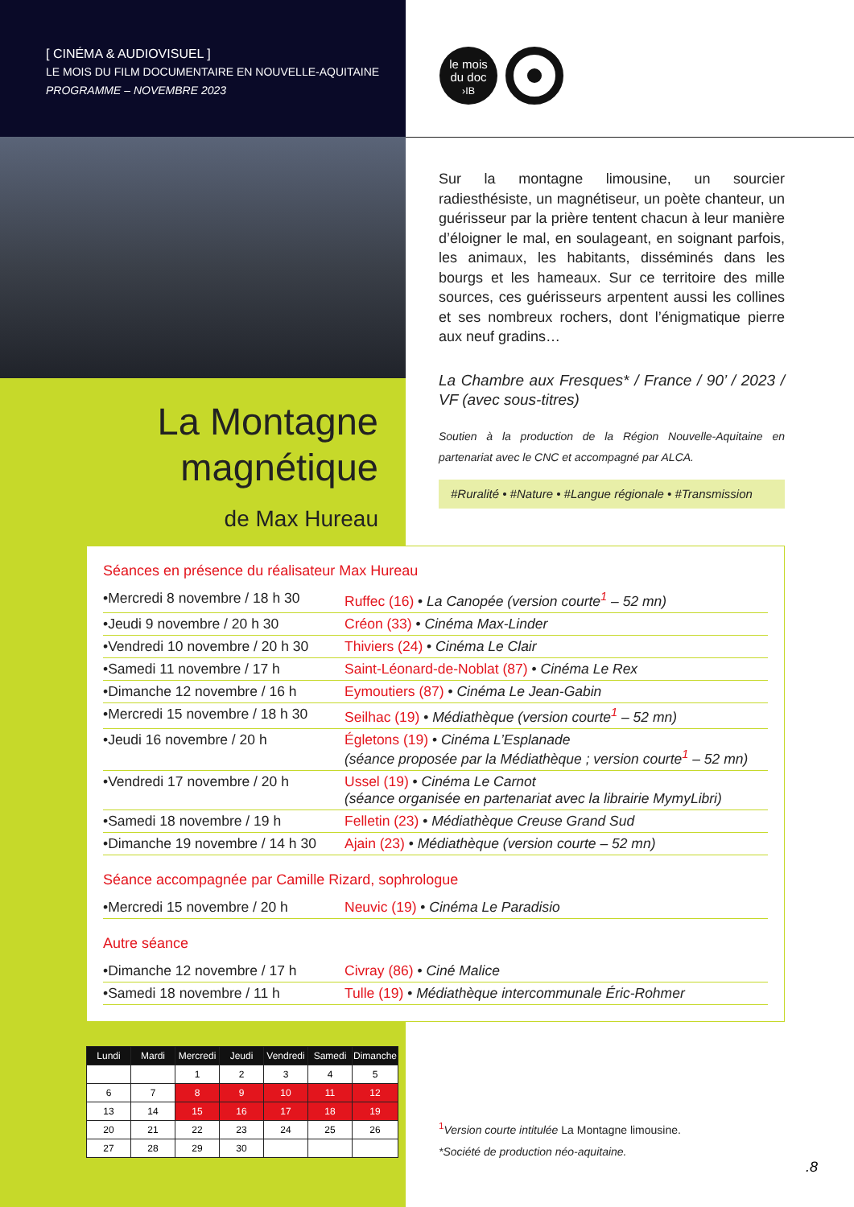[ CINÉMA & AUDIOVISUEL ]
LE MOIS DU FILM DOCUMENTAIRE EN NOUVELLE-AQUITAINE
PROGRAMME – NOVEMBRE 2023
le mois
du doc
›IB
Sur la montagne limousine, un sourcier radiesthésiste, un magnétiseur, un poète chanteur, un guérisseur par la prière tentent chacun à leur manière d’éloigner le mal, en soulageant, en soignant parfois, les animaux, les habitants, disséminés dans les bourgs et les hameaux. Sur ce territoire des mille sources, ces guérisseurs arpentent aussi les collines et ses nombreux rochers, dont l’énigmatique pierre aux neuf gradins…
La Chambre aux Fresques* / France / 90’ / 2023 / VF (avec sous-titres)
Soutien à la production de la Région Nouvelle-Aquitaine en partenariat avec le CNC et accompagné par ALCA.
#Ruralité • #Nature • #Langue régionale • #Transmission
La Montagne
magnétique
de Max Hureau
Séances en présence du réalisateur Max Hureau
| •Mercredi 8 novembre / 18 h 30 | Ruffec (16) • La Canopée (version courte<sup>1</sup> – 52 mn) |
| •Jeudi 9 novembre / 20 h 30 | Créon (33) • Cinéma Max-Linder |
| •Vendredi 10 novembre / 20 h 30 | Thiviers (24) • Cinéma Le Clair |
| •Samedi 11 novembre / 17 h | Saint-Léonard-de-Noblat (87) • Cinéma Le Rex |
| •Dimanche 12 novembre / 16 h | Eymoutiers (87) • Cinéma Le Jean-Gabin |
| •Mercredi 15 novembre / 18 h 30 | Seilhac (19) • Médiathèque (version courte<sup>1</sup> – 52 mn) |
| •Jeudi 16 novembre / 20 h | Égletons (19) • Cinéma L’Esplanade (séance proposée par la Médiathèque ; version courte<sup>1</sup> – 52 mn) |
| •Vendredi 17 novembre / 20 h | Ussel (19) • Cinéma Le Carnot (séance organisée en partenariat avec la librairie MymyLibri) |
| •Samedi 18 novembre / 19 h | Felletin (23) • Médiathèque Creuse Grand Sud |
| •Dimanche 19 novembre / 14 h 30 | Ajain (23) • Médiathèque (version courte – 52 mn) |
Séance accompagnée par Camille Rizard, sophrologue
| •Mercredi 15 novembre / 20 h | Neuvic (19) • Cinéma Le Paradisio |
Autre séance
| •Dimanche 12 novembre / 17 h | Civray (86) • Ciné Malice |
| •Samedi 18 novembre / 11 h | Tulle (19) • Médiathèque intercommunale Éric-Rohmer |
| Lundi | Mardi | Mercredi | Jeudi | Vendredi | Samedi | Dimanche |
| --- | --- | --- | --- | --- | --- | --- |
| | | 1 | 2 | 3 | 4 | 5 |
| 6 | 7 | 8 | 9 | 10 | 11 | 12 |
| 13 | 14 | 15 | 16 | 17 | 18 | 19 |
| 20 | 21 | 22 | 23 | 24 | 25 | 26 |
| 27 | 28 | 29 | 30 | | | |
<sup>1</sup> Version courte intitulée La Montagne limousine.
*Société de production néo-aquitaine.
.8